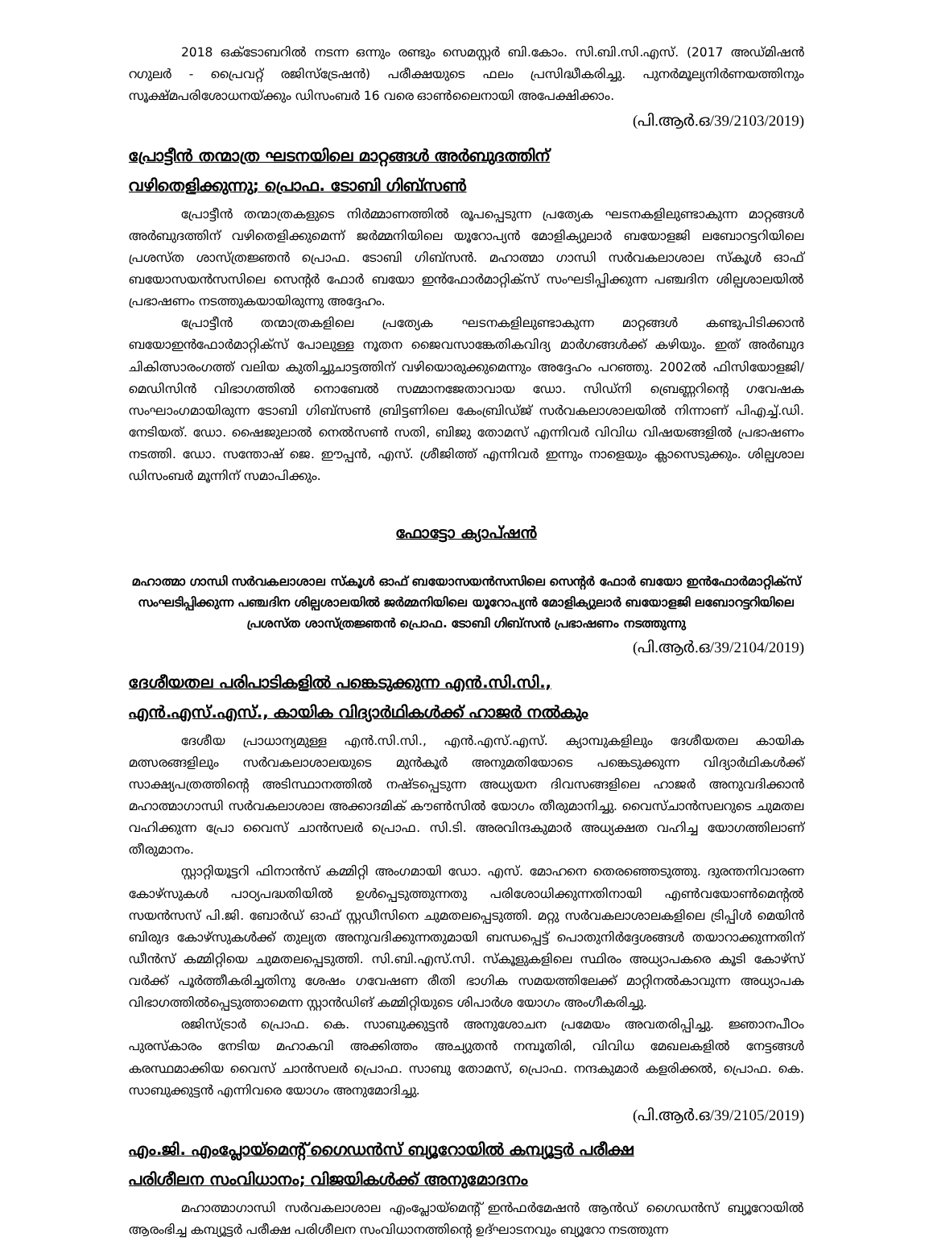2018 ഒക്ടോബറിൽ നടന്ന ഒന്നും രണ്ടും സെമസ്റ്റർ ബി.കോം. സി.ബി.സി.എസ്. (2017 അഡ്മിഷൻ റഗുലർ - പ്രൈവറ്റ് രജിസ്ട്രേഷൻ) പരീക്ഷയുടെ ഫലം പ്രസിദ്ധീകരിച്ചു. പുനർമൂല്യനിർണയത്തിനും സൂക്ഷ്മപരിശോധനയ്ക്കും ഡിസംബർ 16 വരെ ഓൺലൈനായി അപേക്ഷിക്കാം.
(പി.ആർ.ഒ/39/2103/2019)
പ്രോട്ടീൻ തന്മാത്ര ഘടനയിലെ മാറ്റങ്ങൾ അർബുദത്തിന്
വഴിതെളിക്കുന്നു; പ്രൊഫ. ടോബി ഗിബ്സൺ
പ്രോട്ടീൻ തന്മാത്രകളുടെ നിർമ്മാണത്തിൽ രൂപപ്പെടുന്ന പ്രത്യേക ഘടനകളിലുണ്ടാകുന്ന മാറ്റങ്ങൾ അർബുദത്തിന് വഴിതെളിക്കുമെന്ന് ജർമ്മനിയിലെ യൂറോപ്യൻ മോളിക്യുലാർ ബയോളജി ലബോറട്ടറിയിലെ പ്രശസ്ത ശാസ്ത്രജ്ഞൻ പ്രൊഫ. ടോബി ഗിബ്സൻ. മഹാത്മാ ഗാന്ധി സർവകലാശാല സ്കൂൾ ഓഫ് ബയോസയൻസസിലെ സെന്റർ ഫോർ ബയോ ഇൻഫോർമാറ്റിക്സ് സംഘടിപ്പിക്കുന്ന പഞ്ചദിന ശില്പശാലയിൽ പ്രഭാഷണം നടത്തുകയായിരുന്നു അദ്ദേഹം.
പ്രോട്ടീൻ തന്മാത്രകളിലെ പ്രത്യേക ഘടനകളിലുണ്ടാകുന്ന മാറ്റങ്ങൾ കണ്ടുപിടിക്കാൻ ബയോഇൻഫോർമാറ്റിക്സ് പോലുള്ള നൂതന ജൈവസാങ്കേതികവിദ്യ മാർഗങ്ങൾക്ക് കഴിയും. ഇത് അർബുദ ചികിത്സാരംഗത്ത് വലിയ കുതിച്ചുചാട്ടത്തിന് വഴിയൊരുക്കുമെന്നും അദ്ദേഹം പറഞ്ഞു. 2002ൽ ഫിസിയോളജി/മെഡിസിൻ വിഭാഗത്തിൽ നൊബേൽ സമ്മാനജേതാവായ ഡോ. സിഡ്നി ബ്രെണ്ണറിന്റെ ഗവേഷക സംഘാംഗമായിരുന്ന ടോബി ഗിബ്സൺ ബ്രിട്ടണിലെ കേംബ്രിഡ്ജ് സർവകലാശാലയിൽ നിന്നാണ് പിഎച്ച്.ഡി. നേടിയത്. ഡോ. ഷൈജുലാൽ നെൽസൺ സതി, ബിജു തോമസ് എന്നിവർ വിവിധ വിഷയങ്ങളിൽ പ്രഭാഷണം നടത്തി. ഡോ. സന്തോഷ് ജെ. ഈപ്പൻ, എസ്. ശ്രീജിത്ത് എന്നിവർ ഇന്നും നാളെയും ക്ലാസെടുക്കും. ശില്പശാല ഡിസംബർ മൂന്നിന് സമാപിക്കും.
ഫോട്ടോ ക്യാപ്ഷൻ
മഹാത്മാ ഗാന്ധി സർവകലാശാല സ്കൂൾ ഓഫ് ബയോസയൻസസിലെ സെന്റർ ഫോർ ബയോ ഇൻഫോർമാറ്റിക്സ് സംഘടിപ്പിക്കുന്ന പഞ്ചദിന ശില്പശാലയിൽ ജർമ്മനിയിലെ യൂറോപ്യൻ മോളിക്യുലാർ ബയോളജി ലബോറട്ടറിയിലെ പ്രശസ്ത ശാസ്ത്രജ്ഞൻ പ്രൊഫ. ടോബി ഗിബ്സൻ പ്രഭാഷണം നടത്തുന്നു
(പി.ആർ.ഒ/39/2104/2019)
ദേശീയതല പരിപാടികളിൽ പങ്കെടുക്കുന്ന എൻ.സി.സി.,
എൻ.എസ്.എസ്., കായിക വിദ്യാർഥികൾക്ക് ഹാജർ നൽകും
ദേശീയ പ്രാധാന്യമുള്ള എൻ.സി.സി., എൻ.എസ്.എസ്. ക്യാമ്പുകളിലും ദേശീയതല കായിക മത്സരങ്ങളിലും സർവകലാശാലയുടെ മുൻകൂർ അനുമതിയോടെ പങ്കെടുക്കുന്ന വിദ്യാർഥികൾക്ക് സാക്ഷ്യപത്രത്തിന്റെ അടിസ്ഥാനത്തിൽ നഷ്ടപ്പെടുന്ന അധ്യയന ദിവസങ്ങളിലെ ഹാജർ അനുവദിക്കാൻ മഹാത്മാഗാന്ധി സർവകലാശാല അക്കാദമിക് കൗൺസിൽ യോഗം തീരുമാനിച്ചു. വൈസ്ചാൻസലറുടെ ചുമതല വഹിക്കുന്ന പ്രോ വൈസ് ചാൻസലർ പ്രൊഫ. സി.ടി. അരവിന്ദകുമാർ അധ്യക്ഷത വഹിച്ച യോഗത്തിലാണ് തീരുമാനം.
സ്റ്റാറ്റിയൂട്ടറി ഫിനാൻസ് കമ്മിറ്റി അംഗമായി ഡോ. എസ്. മോഹനെ തെരഞ്ഞെടുത്തു. ദുരന്തനിവാരണ കോഴ്സുകൾ പാഠ്യപദ്ധതിയിൽ ഉൾപ്പെടുത്തുന്നതു പരിശോധിക്കുന്നതിനായി എൺവയോൺമെന്റൽ സയൻസസ് പി.ജി. ബോർഡ് ഓഫ് സ്റ്റഡീസിനെ ചുമതലപ്പെടുത്തി. മറ്റു സർവകലാശാലകളിലെ ട്രിപ്പിൾ മെയിൻ ബിരുദ കോഴ്സുകൾക്ക് തുല്യത അനുവദിക്കുന്നതുമായി ബന്ധപ്പെട്ട് പൊതുനിർദ്ദേശങ്ങൾ തയാറാക്കുന്നതിന് ഡീൻസ് കമ്മിറ്റിയെ ചുമതലപ്പെടുത്തി. സി.ബി.എസ്.സി. സ്കൂളുകളിലെ സ്ഥിരം അധ്യാപകരെ കൂടി കോഴ്സ് വർക്ക് പൂർത്തീകരിച്ചതിനു ശേഷം ഗവേഷണ രീതി ഭാഗിക സമയത്തിലേക്ക് മാറ്റിനൽകാവുന്ന അധ്യാപക വിഭാഗത്തിൽപ്പെടുത്താമെന്ന സ്റ്റാൻഡിങ് കമ്മിറ്റിയുടെ ശിപാർശ യോഗം അംഗീകരിച്ചു.
രജിസ്ട്രാർ പ്രൊഫ. കെ. സാബുക്കുട്ടൻ അനുശോചന പ്രമേയം അവതരിപ്പിച്ചു. ജ്ഞാനപീഠം പുരസ്കാരം നേടിയ മഹാകവി അക്കിത്തം അച്യുതൻ നമ്പൂതിരി, വിവിധ മേഖലകളിൽ നേട്ടങ്ങൾ കരസ്ഥമാക്കിയ വൈസ് ചാൻസലർ പ്രൊഫ. സാബു തോമസ്, പ്രൊഫ. നന്ദകുമാർ കളരിക്കൽ, പ്രൊഫ. കെ. സാബുക്കുട്ടൻ എന്നിവരെ യോഗം അനുമോദിച്ചു.
(പി.ആർ.ഒ/39/2105/2019)
എം.ജി. എംപ്ലോയ്മെന്റ് ഗൈഡൻസ് ബ്യൂറോയിൽ കമ്പ്യൂട്ടർ പരീക്ഷ
പരിശീലന സംവിധാനം; വിജയികൾക്ക് അനുമോദനം
മഹാത്മാഗാന്ധി സർവകലാശാല എംപ്ലോയ്മെന്റ് ഇൻഫർമേഷൻ ആൻഡ് ഗൈഡൻസ് ബ്യൂറോയിൽ ആരംഭിച്ച കമ്പ്യൂട്ടർ പരീക്ഷ പരിശീലന സംവിധാനത്തിന്റെ ഉദ്ഘാടനവും ബ്യൂറോ നടത്തുന്ന